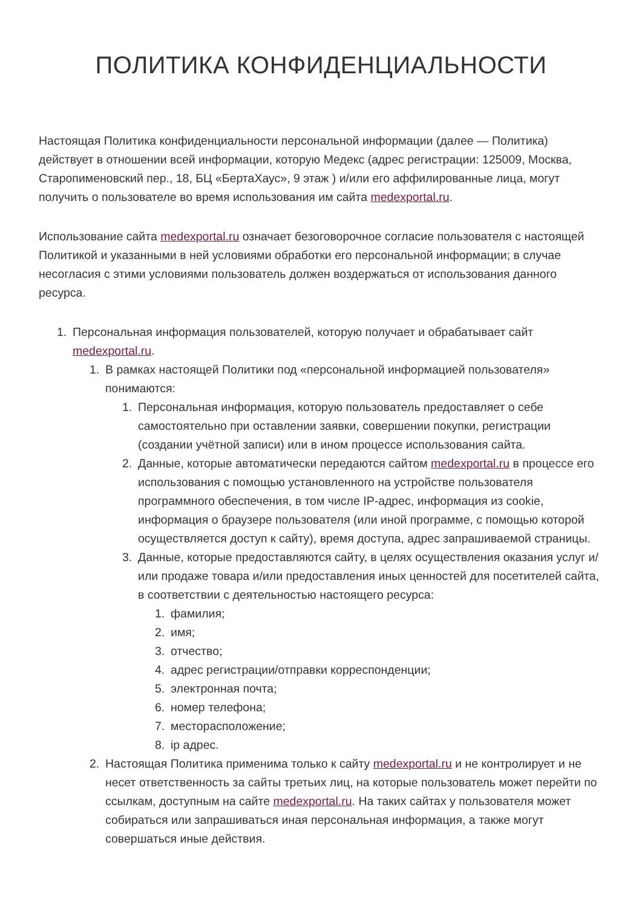ПОЛИТИКА КОНФИДЕНЦИАЛЬНОСТИ
Настоящая Политика конфиденциальности персональной информации (далее — Политика) действует в отношении всей информации, которую Медекс (адрес регистрации: 125009, Москва, Старопименовский пер., 18, БЦ «БертаХаус», 9 этаж ) и/или его аффилированные лица, могут получить о пользователе во время использования им сайта medexportal.ru.
Использование сайта medexportal.ru означает безоговорочное согласие пользователя с настоящей Политикой и указанными в ней условиями обработки его персональной информации; в случае несогласия с этими условиями пользователь должен воздержаться от использования данного ресурса.
1. Персональная информация пользователей, которую получает и обрабатывает сайт medexportal.ru.
1. В рамках настоящей Политики под «персональной информацией пользователя» понимаются:
1. Персональная информация, которую пользователь предоставляет о себе самостоятельно при оставлении заявки, совершении покупки, регистрации (создании учётной записи) или в ином процессе использования сайта.
2. Данные, которые автоматически передаются сайтом medexportal.ru в процессе его использования с помощью установленного на устройстве пользователя программного обеспечения, в том числе IP-адрес, информация из cookie, информация о браузере пользователя (или иной программе, с помощью которой осуществляется доступ к сайту), время доступа, адрес запрашиваемой страницы.
3. Данные, которые предоставляются сайту, в целях осуществления оказания услуг и/или продаже товара и/или предоставления иных ценностей для посетителей сайта, в соответствии с деятельностью настоящего ресурса:
1. фамилия;
2. имя;
3. отчество;
4. адрес регистрации/отправки корреспонденции;
5. электронная почта;
6. номер телефона;
7. месторасположение;
8. ip адрес.
2. Настоящая Политика применима только к сайту medexportal.ru и не контролирует и не несет ответственность за сайты третьих лиц, на которые пользователь может перейти по ссылкам, доступным на сайте medexportal.ru. На таких сайтах у пользователя может собираться или запрашиваться иная персональная информация, а также могут совершаться иные действия.